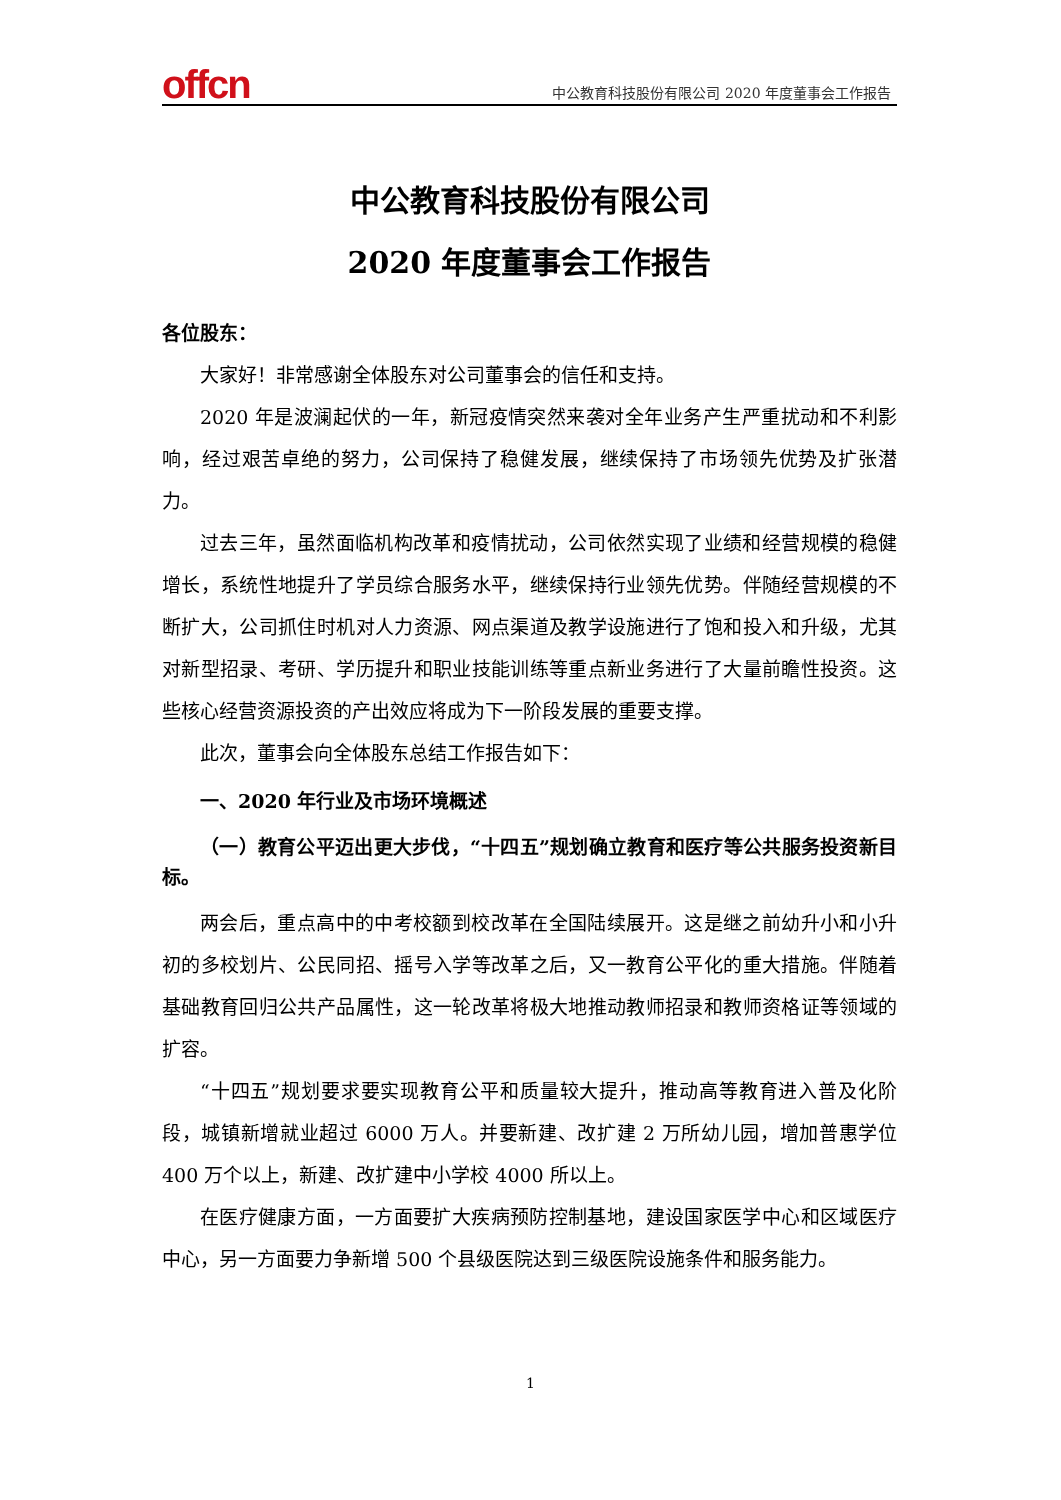offcn
中公教育科技股份有限公司 2020 年度董事会工作报告
中公教育科技股份有限公司
2020 年度董事会工作报告
各位股东：
大家好！非常感谢全体股东对公司董事会的信任和支持。
2020 年是波澜起伏的一年，新冠疫情突然来袭对全年业务产生严重扰动和不利影响，经过艰苦卓绝的努力，公司保持了稳健发展，继续保持了市场领先优势及扩张潜力。
过去三年，虽然面临机构改革和疫情扰动，公司依然实现了业绩和经营规模的稳健增长，系统性地提升了学员综合服务水平，继续保持行业领先优势。伴随经营规模的不断扩大，公司抓住时机对人力资源、网点渠道及教学设施进行了饱和投入和升级，尤其对新型招录、考研、学历提升和职业技能训练等重点新业务进行了大量前瞻性投资。这些核心经营资源投资的产出效应将成为下一阶段发展的重要支撑。
此次，董事会向全体股东总结工作报告如下：
一、2020 年行业及市场环境概述
（一）教育公平迈出更大步伐，“十四五”规划确立教育和医疗等公共服务投资新目标。
两会后，重点高中的中考校额到校改革在全国陆续展开。这是继之前幼升小和小升初的多校划片、公民同招、摇号入学等改革之后，又一教育公平化的重大措施。伴随着基础教育回归公共产品属性，这一轮改革将极大地推动教师招录和教师资格证等领域的扩容。
“十四五”规划要求要实现教育公平和质量较大提升，推动高等教育进入普及化阶段，城镇新增就业超过 6000 万人。并要新建、改扩建 2 万所幼儿园，增加普惠学位 400 万个以上，新建、改扩建中小学校 4000 所以上。
在医疗健康方面，一方面要扩大疾病预防控制基地，建设国家医学中心和区域医疗中心，另一方面要力争新增 500 个县级医院达到三级医院设施条件和服务能力。
1